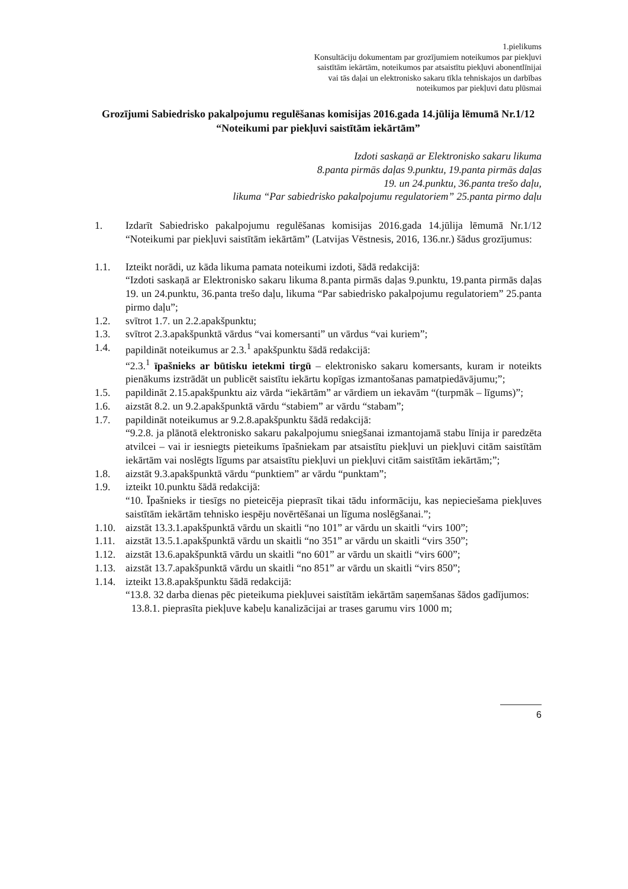1.pielikums
Konsultāciju dokumentam par grozījumiem noteikumos par piekļuvi
saistītām iekārtām, noteikumos par atsaistītu piekļuvi abonentlīnijai
vai tās daļai un elektronisko sakaru tīkla tehniskajos un darbības
noteikumos par piekļuvi datu plūsmai
Grozījumi Sabiedrisko pakalpojumu regulēšanas komisijas 2016.gada 14.jūlija lēmumā Nr.1/12 “Noteikumi par piekļuvi saistītām iekārtām”
Izdoti saskaņā ar Elektronisko sakaru likuma
8.panta pirmās daļas 9.punktu, 19.panta pirmās daļas
19. un 24.punktu, 36.panta trešo daļu,
likuma “Par sabiedrisko pakalpojumu regulatoriem” 25.panta pirmo daļu
1. Izdarīt Sabiedrisko pakalpojumu regulēšanas komisijas 2016.gada 14.jūlija lēmumā Nr.1/12 “Noteikumi par piekļuvi saistītām iekārtām” (Latvijas Vēstnesis, 2016, 136.nr.) šādus grozījumus:
1.1. Izteikt norādi, uz kāda likuma pamata noteikumi izdoti, šādā redakcijā:
“Izdoti saskaņā ar Elektronisko sakaru likuma 8.panta pirmās daļas 9.punktu, 19.panta pirmās daļas 19. un 24.punktu, 36.panta trešo daļu, likuma “Par sabiedrisko pakalpojumu regulatoriem” 25.panta pirmo daļu”;
1.2. svītrot 1.7. un 2.2.apakšpunktu;
1.3. svītrot 2.3.apakšpunktā vārdus “vai komersanti” un vārdus “vai kuriem”;
1.4. papildināt noteikumus ar 2.3.<sup>1</sup> apakšpunktu šādā redakcijā:
“2.3.<sup>1</sup> īpašnieks ar būtisku ietekmi tirgū – elektronisko sakaru komersants, kuram ir noteikts pienākums izstrādāt un publicēt saistītu iekārtu kopīgas izmantošanas pamatpiedāvājumu;”;
1.5. papildināt 2.15.apakšpunktu aiz vārda “iekārtām” ar vārdiem un iekavām “(turpmāk – līgums)”;
1.6. aizstāt 8.2. un 9.2.apakšpunktā vārdu “stabiem” ar vārdu “stabam”;
1.7. papildināt noteikumus ar 9.2.8.apakšpunktu šādā redakcijā:
“9.2.8. ja plānotā elektronisko sakaru pakalpojumu sniegšanai izmantojamā stabu līnija ir paredzēta atvilcei – vai ir iesniegts pieteikums īpašniekam par atsaistītu piekļuvi un piekļuvi citām saistītām iekārtām vai noslēgts līgums par atsaistītu piekļuvi un piekļuvi citām saistītām iekārtām;”;
1.8. aizstāt 9.3.apakšpunktā vārdu “punktiem” ar vārdu “punktam”;
1.9. izteikt 10.punktu šādā redakcijā:
“10. Īpašnieks ir tiesīgs no pieteicēja pieprasīt tikai tādu informāciju, kas nepieciešama piekļuves saistītām iekārtām tehnisko iespēju novērtēšanai un līguma noslēgšanai.”;
1.10.
aizstāt 13.3.1.apakšpunktā vārdu un skaitli “no 101” ar vārdu un skaitli “virs 100”;
1.11.
aizstāt 13.5.1.apakšpunktā vārdu un skaitli “no 351” ar vārdu un skaitli “virs 350”;
1.12.
aizstāt 13.6.apakšpunktā vārdu un skaitli “no 601” ar vārdu un skaitli “virs 600”;
1.13.
aizstāt 13.7.apakšpunktā vārdu un skaitli “no 851” ar vārdu un skaitli “virs 850”;
1.14.
izteikt 13.8.apakšpunktu šādā redakcijā:
“13.8. 32 darba dienas pēc pieteikuma piekļuvei saistītām iekārtām saņemšanas šādos gadījumos:
13.8.1. pieprasīta piekļuve kabeļu kanalizācijai ar trases garumu virs 1000 m;
6